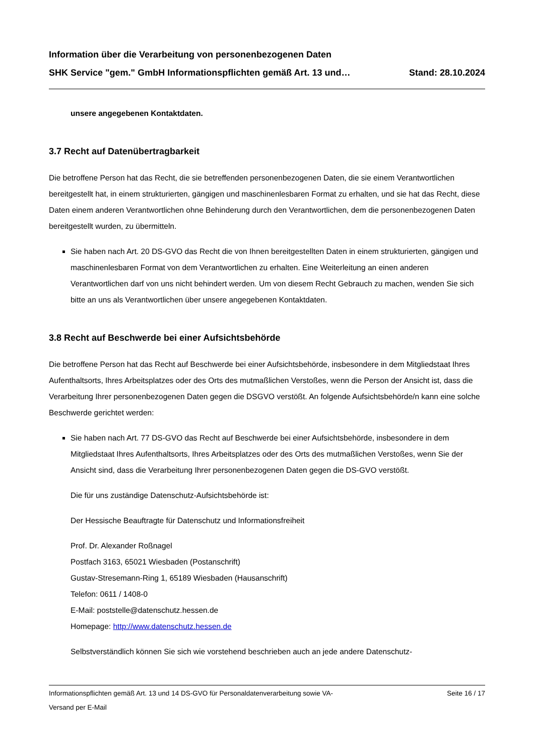Information über die Verarbeitung von personenbezogenen Daten
SHK Service "gem." GmbH Informationspflichten gemäß Art. 13 und… Stand: 28.10.2024
unsere angegebenen Kontaktdaten.
3.7 Recht auf Datenübertragbarkeit
Die betroffene Person hat das Recht, die sie betreffenden personenbezogenen Daten, die sie einem Verantwortlichen bereitgestellt hat, in einem strukturierten, gängigen und maschinenlesbaren Format zu erhalten, und sie hat das Recht, diese Daten einem anderen Verantwortlichen ohne Behinderung durch den Verantwortlichen, dem die personenbezogenen Daten bereitgestellt wurden, zu übermitteln.
Sie haben nach Art. 20 DS-GVO das Recht die von Ihnen bereitgestellten Daten in einem strukturierten, gängigen und maschinenlesbaren Format von dem Verantwortlichen zu erhalten. Eine Weiterleitung an einen anderen Verantwortlichen darf von uns nicht behindert werden. Um von diesem Recht Gebrauch zu machen, wenden Sie sich bitte an uns als Verantwortlichen über unsere angegebenen Kontaktdaten.
3.8 Recht auf Beschwerde bei einer Aufsichtsbehörde
Die betroffene Person hat das Recht auf Beschwerde bei einer Aufsichtsbehörde, insbesondere in dem Mitgliedstaat Ihres Aufenthaltsorts, Ihres Arbeitsplatzes oder des Orts des mutmaßlichen Verstoßes, wenn die Person der Ansicht ist, dass die Verarbeitung Ihrer personenbezogenen Daten gegen die DSGVO verstößt. An folgende Aufsichtsbehörde/n kann eine solche Beschwerde gerichtet werden:
Sie haben nach Art. 77 DS-GVO das Recht auf Beschwerde bei einer Aufsichtsbehörde, insbesondere in dem Mitgliedstaat Ihres Aufenthaltsorts, Ihres Arbeitsplatzes oder des Orts des mutmaßlichen Verstoßes, wenn Sie der Ansicht sind, dass die Verarbeitung Ihrer personenbezogenen Daten gegen die DS-GVO verstößt.
Die für uns zuständige Datenschutz-Aufsichtsbehörde ist:
Der Hessische Beauftragte für Datenschutz und Informationsfreiheit
Prof. Dr. Alexander Roßnagel
Postfach 3163, 65021 Wiesbaden (Postanschrift)
Gustav-Stresemann-Ring 1, 65189 Wiesbaden (Hausanschrift)
Telefon: 0611 / 1408-0
E-Mail: poststelle@datenschutz.hessen.de
Homepage: http://www.datenschutz.hessen.de
Selbstverständlich können Sie sich wie vorstehend beschrieben auch an jede andere Datenschutz-
Informationspflichten gemäß Art. 13 und 14 DS-GVO für Personaldatenverarbeitung sowie VA-
Versand per E-Mail Seite 16 / 17